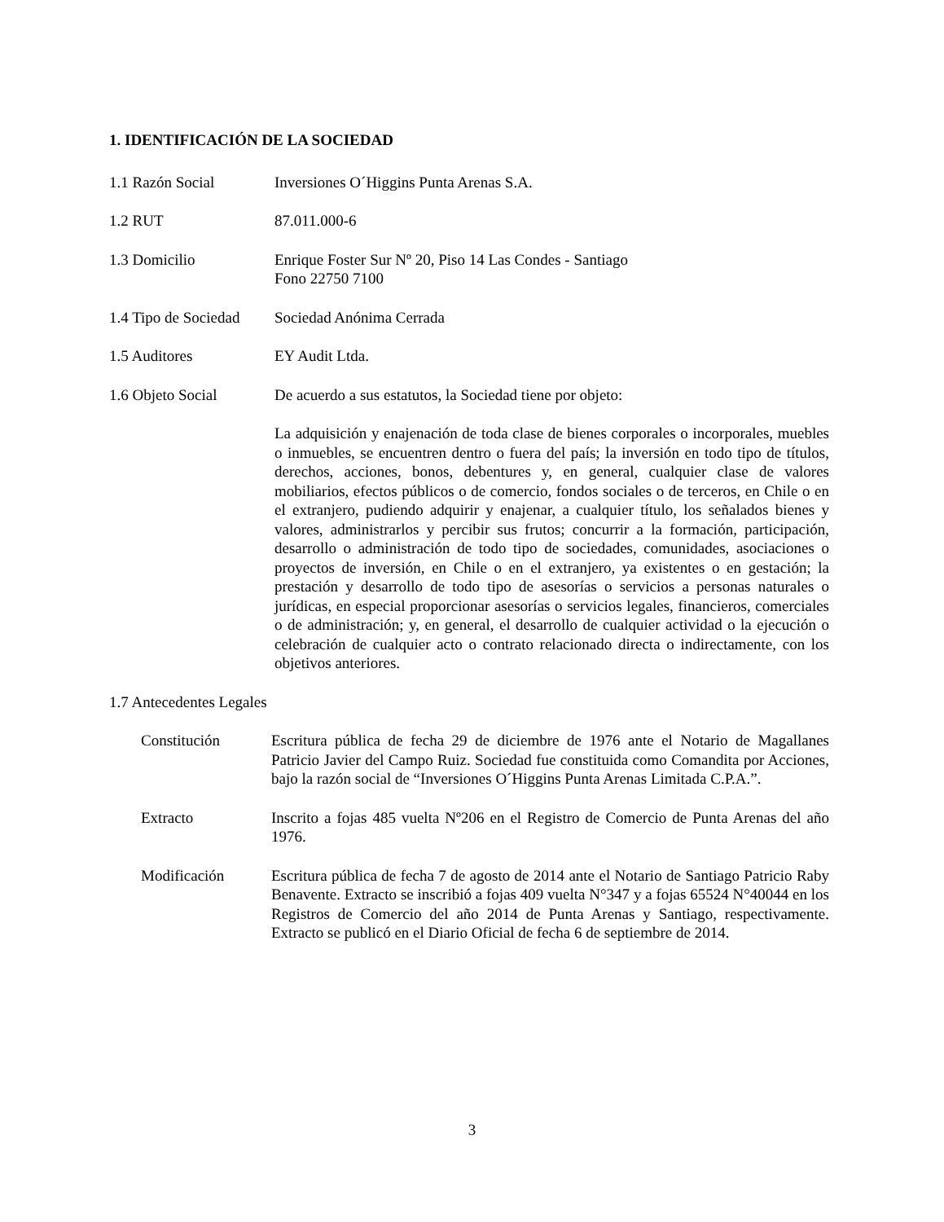1. IDENTIFICACIÓN DE LA SOCIEDAD
1.1 Razón Social Inversiones O´Higgins Punta Arenas S.A.
1.2 RUT 87.011.000-6
1.3 Domicilio Enrique Foster Sur Nº 20, Piso 14 Las Condes - Santiago
Fono 22750 7100
1.4 Tipo de Sociedad
Sociedad Anónima Cerrada
1.5 Auditores EY Audit Ltda.
1.6 Objeto Social De acuerdo a sus estatutos, la Sociedad tiene por objeto:
La adquisición y enajenación de toda clase de bienes corporales o incorporales, muebles o inmuebles, se encuentren dentro o fuera del país; la inversión en todo tipo de títulos, derechos, acciones, bonos, debentures y, en general, cualquier clase de valores mobiliarios, efectos públicos o de comercio, fondos sociales o de terceros, en Chile o en el extranjero, pudiendo adquirir y enajenar, a cualquier título, los señalados bienes y valores, administrarlos y percibir sus frutos; concurrir a la formación, participación, desarrollo o administración de todo tipo de sociedades, comunidades, asociaciones o proyectos de inversión, en Chile o en el extranjero, ya existentes o en gestación; la prestación y desarrollo de todo tipo de asesorías o servicios a personas naturales o jurídicas, en especial proporcionar asesorías o servicios legales, financieros, comerciales o de administración; y, en general, el desarrollo de cualquier actividad o la ejecución o celebración de cualquier acto o contrato relacionado directa o indirectamente, con los objetivos anteriores.
1.7 Antecedentes Legales
Constitución Escritura pública de fecha 29 de diciembre de 1976 ante el Notario de Magallanes Patricio Javier del Campo Ruiz. Sociedad fue constituida como Comandita por Acciones, bajo la razón social de “Inversiones O´Higgins Punta Arenas Limitada C.P.A.”.
Extracto Inscrito a fojas 485 vuelta Nº206 en el Registro de Comercio de Punta Arenas del año 1976.
Modificación Escritura pública de fecha 7 de agosto de 2014 ante el Notario de Santiago Patricio Raby Benavente. Extracto se inscribió a fojas 409 vuelta N°347 y a fojas 65524 N°40044 en los Registros de Comercio del año 2014 de Punta Arenas y Santiago, respectivamente. Extracto se publicó en el Diario Oficial de fecha 6 de septiembre de 2014.
3